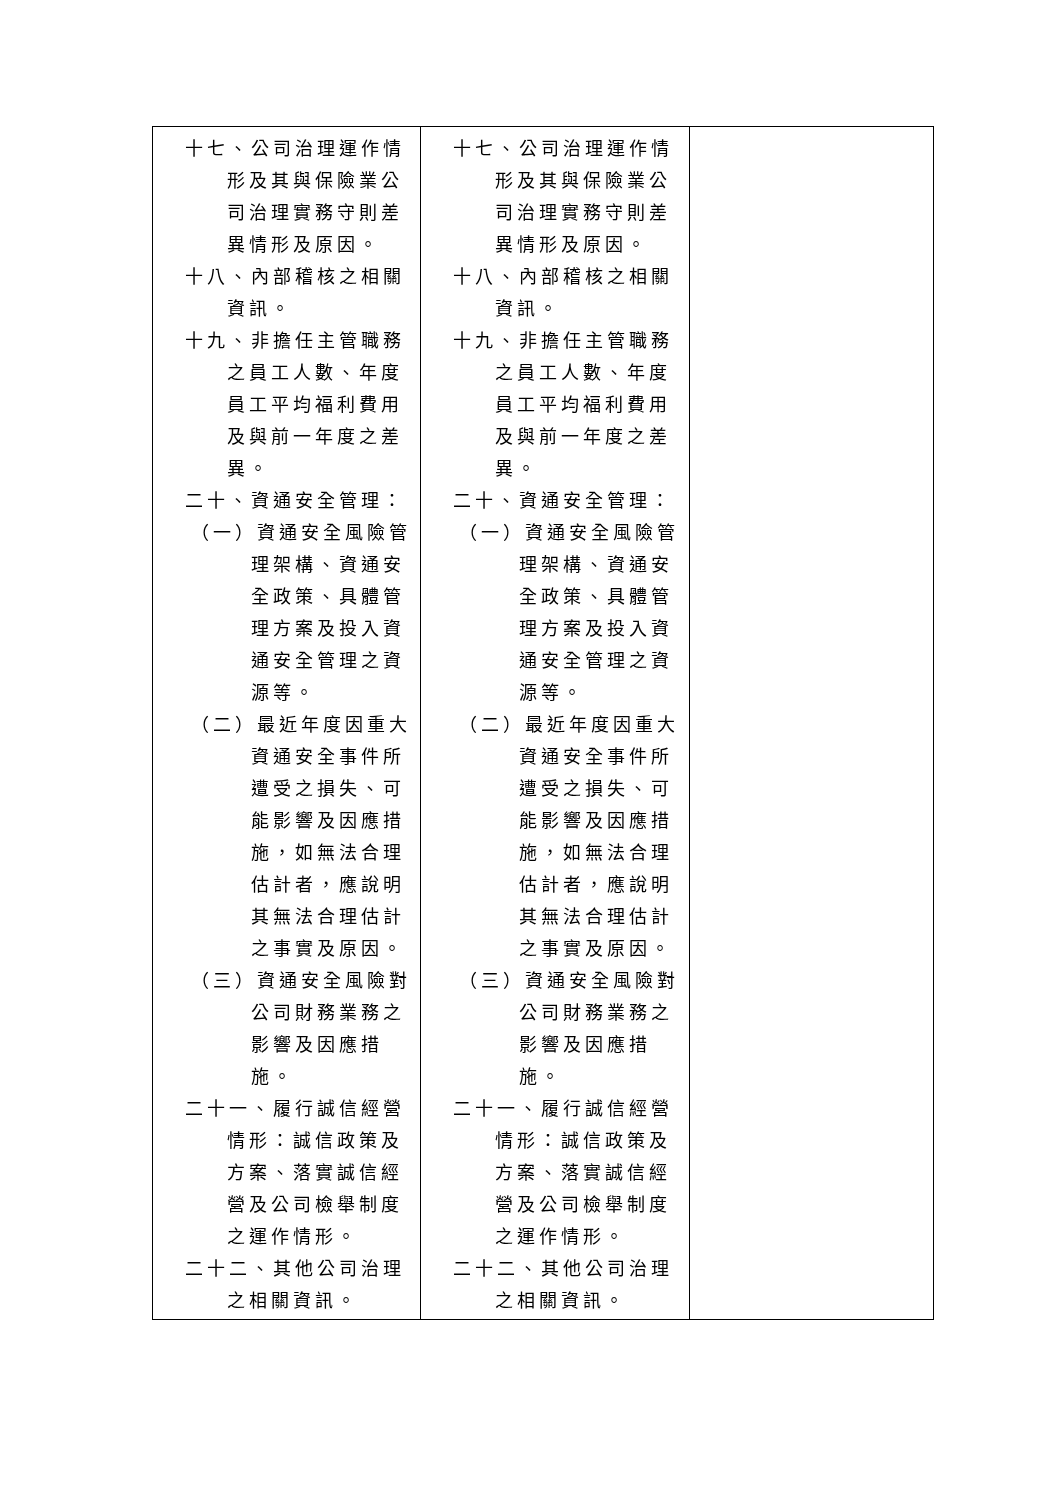| 十七、公司治理運作情形及其與保險業公司治理實務守則差異情形及原因。 十八、內部稽核之相關資訊。 十九、非擔任主管職務之員工人數、年度員工平均福利費用及與前一年度之差異。 二十、資通安全管理： （一）資通安全風險管理架構、資通安全政策、具體管理方案及投入資通安全管理之資源等。 （二）最近年度因重大資通安全事件所遭受之損失、可能影響及因應措施，如無法合理估計者，應說明其無法合理估計之事實及原因。 （三）資通安全風險對公司財務業務之影響及因應措施。 二十一、履行誠信經營情形：誠信政策及方案、落實誠信經營及公司檢舉制度之運作情形。 二十二、其他公司治理之相關資訊。 | 十七、公司治理運作情形及其與保險業公司治理實務守則差異情形及原因。 十八、內部稽核之相關資訊。 十九、非擔任主管職務之員工人數、年度員工平均福利費用及與前一年度之差異。 二十、資通安全管理： （一）資通安全風險管理架構、資通安全政策、具體管理方案及投入資通安全管理之資源等。 （二）最近年度因重大資通安全事件所遭受之損失、可能影響及因應措施，如無法合理估計者，應說明其無法合理估計之事實及原因。 （三）資通安全風險對公司財務業務之影響及因應措施。 二十一、履行誠信經營情形：誠信政策及方案、落實誠信經營及公司檢舉制度之運作情形。 二十二、其他公司治理之相關資訊。 | |